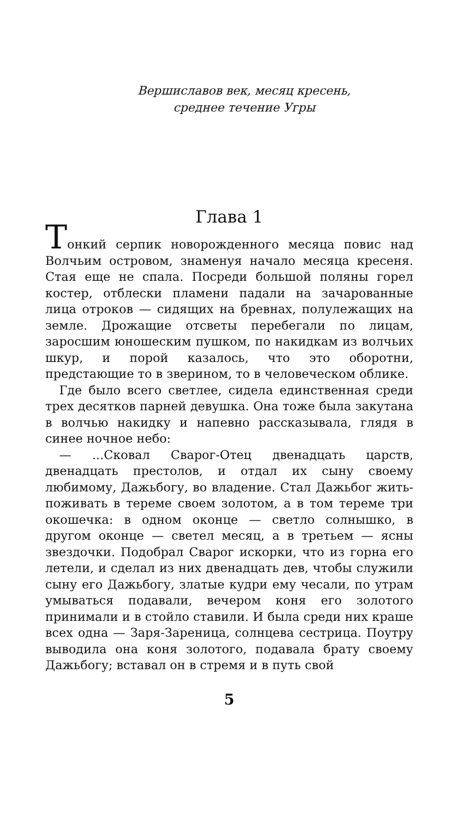Вершиславов век, месяц кресень,
среднее течение Угры
Глава 1
Тонкий серпик новорожденного месяца повис над Волчьим островом, знаменуя начало месяца кресеня. Стая еще не спала. Посреди большой поляны горел костер, отблески пламени падали на зачарованные лица отроков — сидящих на бревнах, полулежащих на земле. Дрожащие отсветы перебегали по лицам, заросшим юношеским пушком, по накидкам из волчьих шкур, и порой казалось, что это оборотни, предстающие то в зверином, то в человеческом облике.
Где было всего светлее, сидела единственная среди трех десятков парней девушка. Она тоже была закутана в волчью накидку и напевно рассказывала, глядя в синее ночное небо:
— ...Сковал Сварог-Отец двенадцать царств, двенадцать престолов, и отдал их сыну своему любимому, Дажьбогу, во владение. Стал Дажьбог жить-поживать в тереме своем золотом, а в том тереме три окошечка: в одном оконце — светло солнышко, в другом оконце — светел месяц, а в третьем — ясны звездочки. Подобрал Сварог искорки, что из горна его летели, и сделал из них двенадцать дев, чтобы служили сыну его Дажьбогу, златые кудри ему чесали, по утрам умываться подавали, вечером коня его золотого принимали и в стойло ставили. И была среди них краше всех одна — Заря-Зареница, солнцева сестрица. Поутру выводила она коня золотого, подавала брату своему Дажьбогу; вставал он в стремя и в путь свой
5